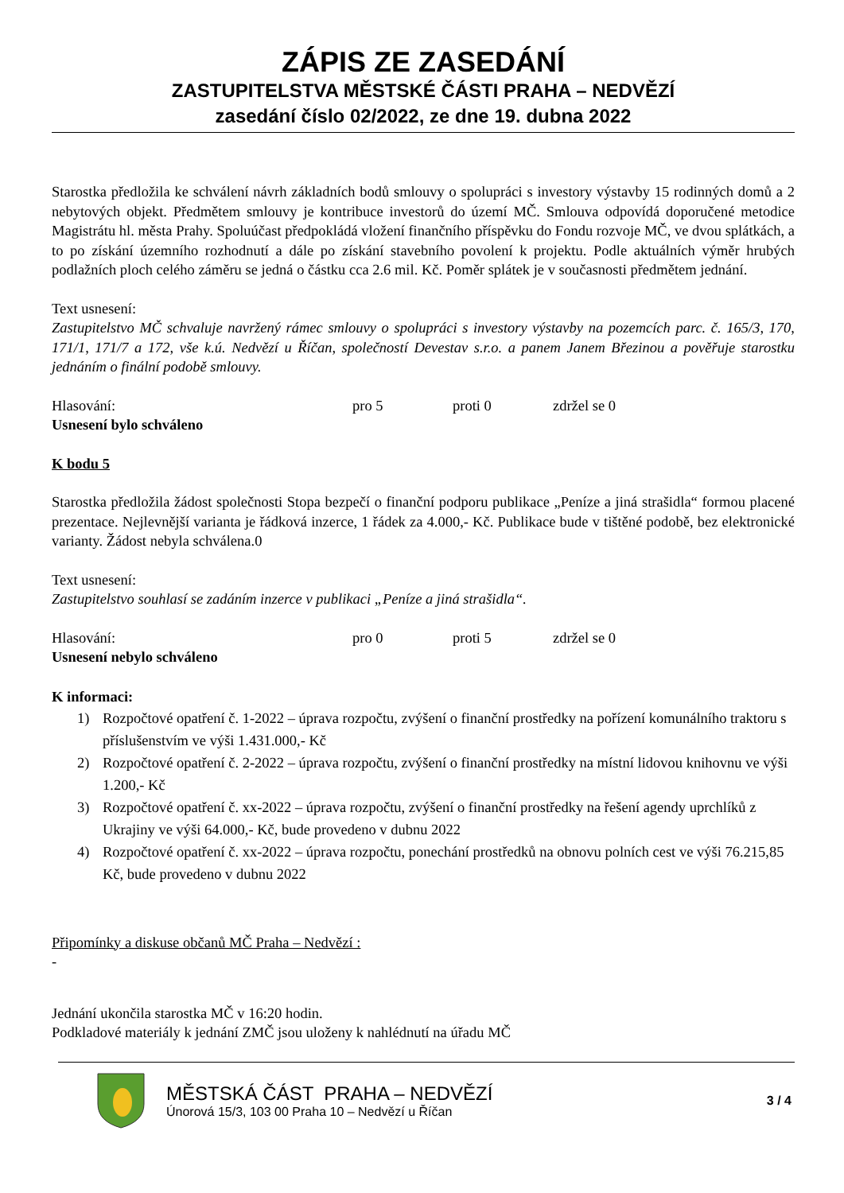ZÁPIS ZE ZASEDÁNÍ
ZASTUPITELSTVA MĚSTSKÉ ČÁSTI PRAHA – NEDVĚZÍ
zasedání číslo 02/2022, ze dne 19. dubna 2022
Starostka předložila ke schválení návrh základních bodů smlouvy o spolupráci s investory výstavby 15 rodinných domů a 2 nebytových objekt. Předmětem smlouvy je kontribuce investorů do území MČ. Smlouva odpovídá doporučené metodice Magistrátu hl. města Prahy. Spoluúčast předpokládá vložení finančního příspěvku do Fondu rozvoje MČ, ve dvou splátkách, a to po získání územního rozhodnutí a dále po získání stavebního povolení k projektu. Podle aktuálních výměr hrubých podlažních ploch celého záměru se jedná o částku cca 2.6 mil. Kč. Poměr splátek je v současnosti předmětem jednání.
Text usnesení:
Zastupitelstvo MČ schvaluje navržený rámec smlouvy o spolupráci s investory výstavby na pozemcích parc. č. 165/3, 170, 171/1, 171/7 a 172, vše k.ú. Nedvězí u Říčan, společností Devestav s.r.o. a panem Janem Březinou a pověřuje starostku jednáním o finální podobě smlouvy.
Hlasování: pro 5 proti 0 zdržel se 0
Usnesení bylo schváleno
K bodu 5
Starostka předložila žádost společnosti Stopa bezpečí o finanční podporu publikace „Peníze a jiná strašidla“ formou placené prezentace. Nejlevnější varianta je řádková inzerce, 1 řádek za 4.000,- Kč. Publikace bude v tištěné podobě, bez elektronické varianty. Žádost nebyla schválena.0
Text usnesení:
Zastupitelstvo souhlasí se zadáním inzerce v publikaci „Peníze a jiná strašidla“.
Hlasování: pro 0 proti 5 zdržel se 0
Usnesení nebylo schváleno
K informaci:
1) Rozpočtové opatření č. 1-2022 – úprava rozpočtu, zvýšení o finanční prostředky na pořízení komunálního traktoru s příslušenstvím ve výši 1.431.000,- Kč
2) Rozpočtové opatření č. 2-2022 – úprava rozpočtu, zvýšení o finanční prostředky na místní lidovou knihovnu ve výši 1.200,- Kč
3) Rozpočtové opatření č. xx-2022 – úprava rozpočtu, zvýšení o finanční prostředky na řešení agendy uprchlíků z Ukrajiny ve výši 64.000,- Kč, bude provedeno v dubnu 2022
4) Rozpočtové opatření č. xx-2022 – úprava rozpočtu, ponechání prostředků na obnovu polních cest ve výši 76.215,85 Kč, bude provedeno v dubnu 2022
Připomínky a diskuse občanů MČ Praha – Nedvězí :
-
Jednání ukončila starostka MČ v 16:20 hodin.
Podkladové materiály k jednání ZMČ jsou uloženy k nahlédnutí na úřadu MČ
MĚSTSKÁ ČÁST PRAHA – NEDVĚZÍ
Únorová 15/3, 103 00 Praha 10 – Nedvězí u Říčan
3 / 4